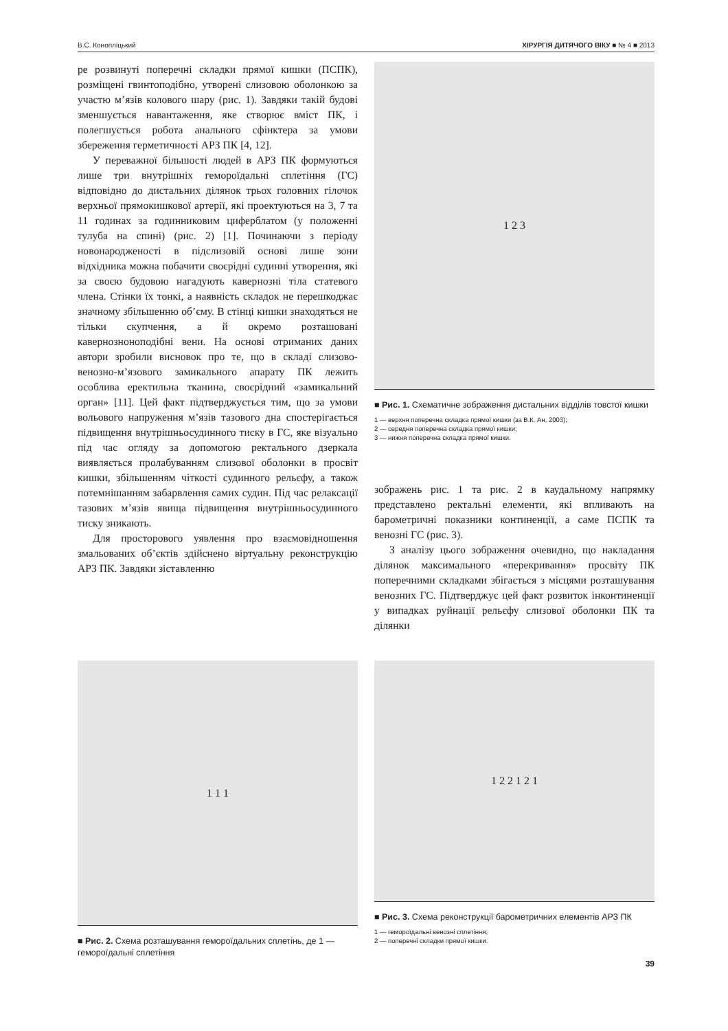В.С. Конопліцький ХІРУРГІЯ ДИТЯЧОГО ВІКУ ■ № 4 ■ 2013
ре розвинуті поперечні складки прямої кишки (ПСПК), розміщені гвинтоподібно, утворені слизовою оболонкою за участю м’язів колового шару (рис. 1). Завдяки такій будові зменшується навантаження, яке створює вміст ПК, і полегшується робота анального сфінктера за умови збереження герметичності АРЗ ПК [4, 12].
У переважної більшості людей в АРЗ ПК формуються лише три внутрішніх гемороїдальні сплетіння (ГС) відповідно до дистальних ділянок трьох головних гілочок верхньої прямокишкової артерії, які проектуються на 3, 7 та 11 годинах за годинниковим циферблатом (у положенні тулуба на спині) (рис. 2) [1]. Починаючи з періоду новонародженості в підслизовій основі лише зони відхідника можна побачити своєрідні судинні утворення, які за своєю будовою нагадують кавернозні тіла статевого члена. Стінки їх тонкі, а наявність складок не перешкоджає значному збільшенню об’єму. В стінці кишки знаходяться не тільки скупчення, а й окремо розташовані кавернозноноподібні вени. На основі отриманих даних автори зробили висновок про те, що в складі слизово-венозно-м’язового замикального апарату ПК лежить особлива еректильна тканина, своєрідний «замикальний орган» [11]. Цей факт підтверджується тим, що за умови вольового напруження м’язів тазового дна спостерігається підвищення внутрішньосудинного тиску в ГС, яке візуально під час огляду за допомогою ректального дзеркала виявляється пролабуванням слизової оболонки в просвіт кишки, збільшенням чіткості судинного рельєфу, а також потемнішанням забарвлення самих судин. Під час релаксації тазових м’язів явища підвищення внутрішньосудинного тиску зникають.
Для просторового уявлення про взаємовідношення змальованих об’єктів здійснено віртуальну реконструкцію АРЗ ПК. Завдяки зіставленню
1 2 3
■ Рис. 1. Схематичне зображення дистальних відділів товстої кишки
1 — верхня поперечна складка прямої кишки (за В.К. Ан, 2003);
2 — середня поперечна складка прямої кишки;
3 — нижня поперечна складка прямої кишки.
зображень рис. 1 та рис. 2 в каудальному напрямку представлено ректальні елементи, які впливають на барометричні показники континенції, а саме ПСПК та венозні ГС (рис. 3).
З аналізу цього зображення очевидно, що накладання ділянок максимального «перекривання» просвіту ПК поперечними складками збігається з місцями розташування венозних ГС. Підтверджує цей факт розвиток інконтиненції у випадках руйнації рельєфу слизової оболонки ПК та ділянки
1 1 1
■ Рис. 2. Схема розташування гемороїдальних сплетінь, де 1 — гемороїдальні сплетіння
1 2 2 1 2 1
■ Рис. 3. Схема реконструкції барометричних елементів АРЗ ПК
1 — гемороїдальні венозні сплетіння;
2 — поперечні складки прямої кишки.
39